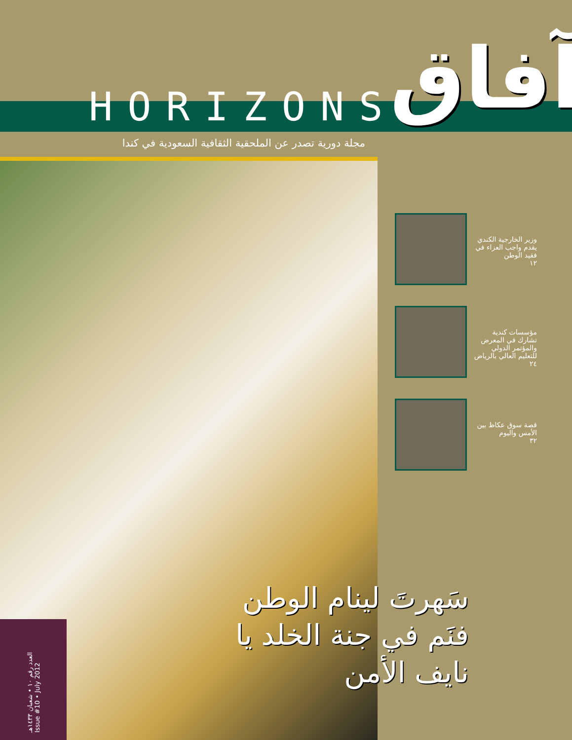آفاق
HORIZONS
مجلة دورية تصدر عن الملحقية الثقافية السعودية في كندا
وزير الخارجية الكندي يقدم واجب العزاء في فقيد الوطن
١٢
مؤسسات كندية تشارك في المعرض والمؤتمر الدولي للتعليم العالي بالرياض
٢٤
قصة سوق عكاظ بين الأمس واليوم
٣٢
سَهرتَ لينام الوطن
فنَم في جنة الخلد يا نايف الأمن
العدد رقم ١٠ • شعبان ١٤٣٣هـ Issue #10 • July 2012